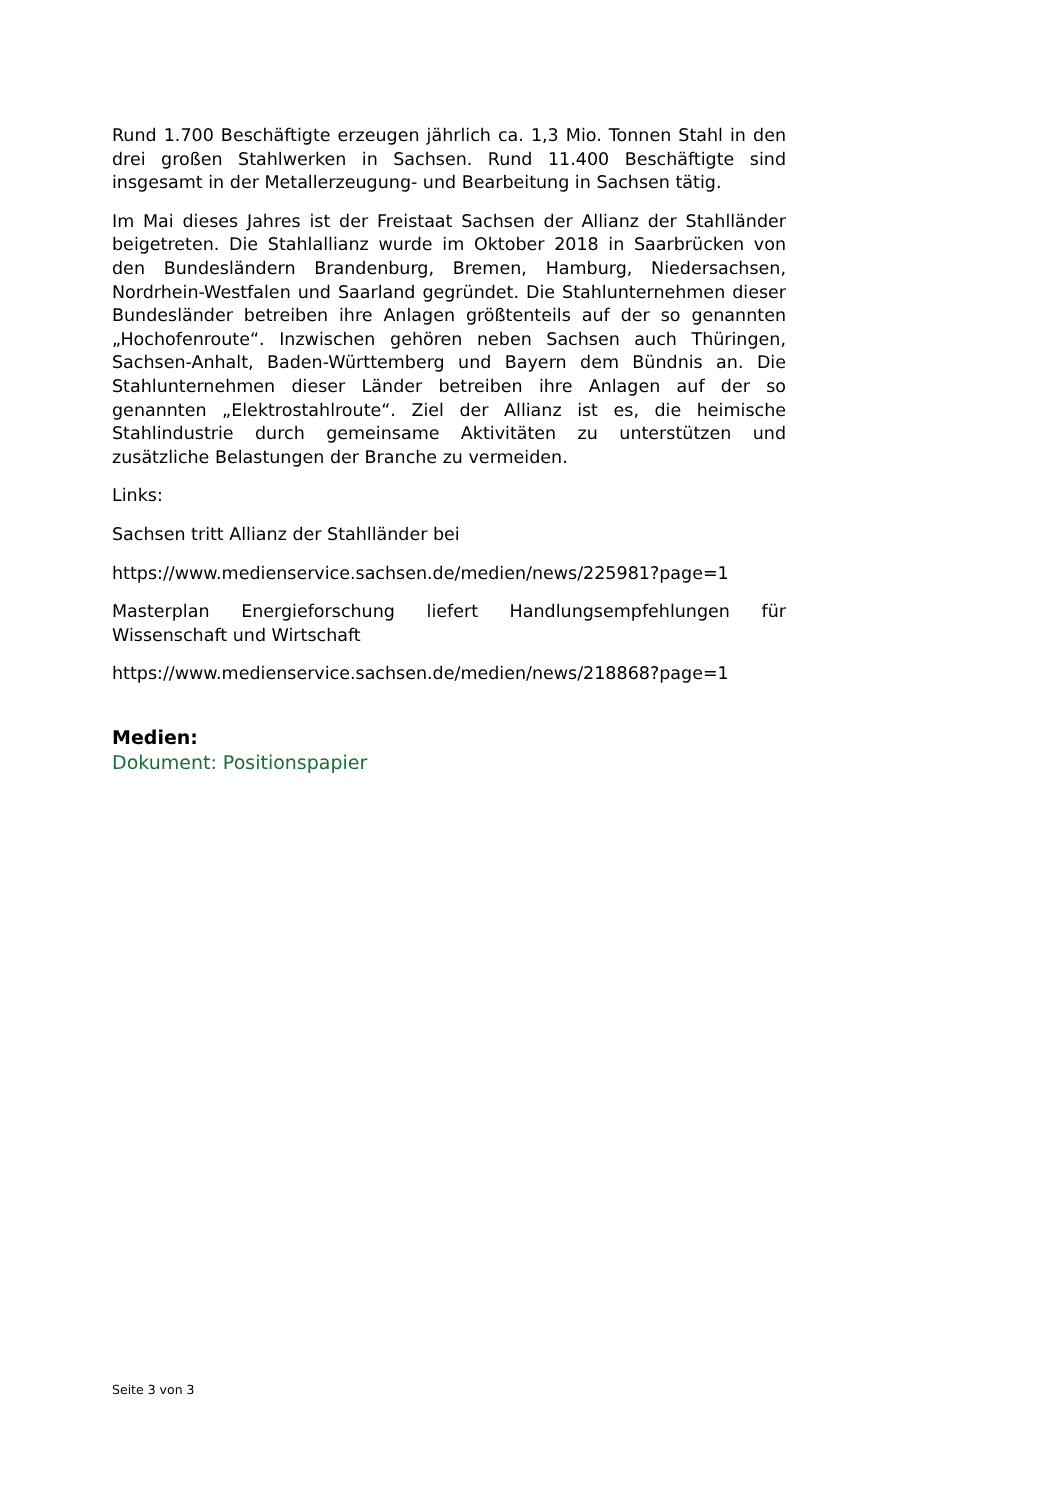Rund 1.700 Beschäftigte erzeugen jährlich ca. 1,3 Mio. Tonnen Stahl in den drei großen Stahlwerken in Sachsen. Rund 11.400 Beschäftigte sind insgesamt in der Metallerzeugung- und Bearbeitung in Sachsen tätig.
Im Mai dieses Jahres ist der Freistaat Sachsen der Allianz der Stahlländer beigetreten. Die Stahlallianz wurde im Oktober 2018 in Saarbrücken von den Bundesländern Brandenburg, Bremen, Hamburg, Niedersachsen, Nordrhein-Westfalen und Saarland gegründet. Die Stahlunternehmen dieser Bundesländer betreiben ihre Anlagen größtenteils auf der so genannten „Hochofenroute“. Inzwischen gehören neben Sachsen auch Thüringen, Sachsen-Anhalt, Baden-Württemberg und Bayern dem Bündnis an. Die Stahlunternehmen dieser Länder betreiben ihre Anlagen auf der so genannten „Elektrostahlroute“. Ziel der Allianz ist es, die heimische Stahlindustrie durch gemeinsame Aktivitäten zu unterstützen und zusätzliche Belastungen der Branche zu vermeiden.
Links:
Sachsen tritt Allianz der Stahlländer bei
https://www.medienservice.sachsen.de/medien/news/225981?page=1
Masterplan Energieforschung liefert Handlungsempfehlungen für Wissenschaft und Wirtschaft
https://www.medienservice.sachsen.de/medien/news/218868?page=1
Medien:
Dokument: Positionspapier
Seite 3 von 3